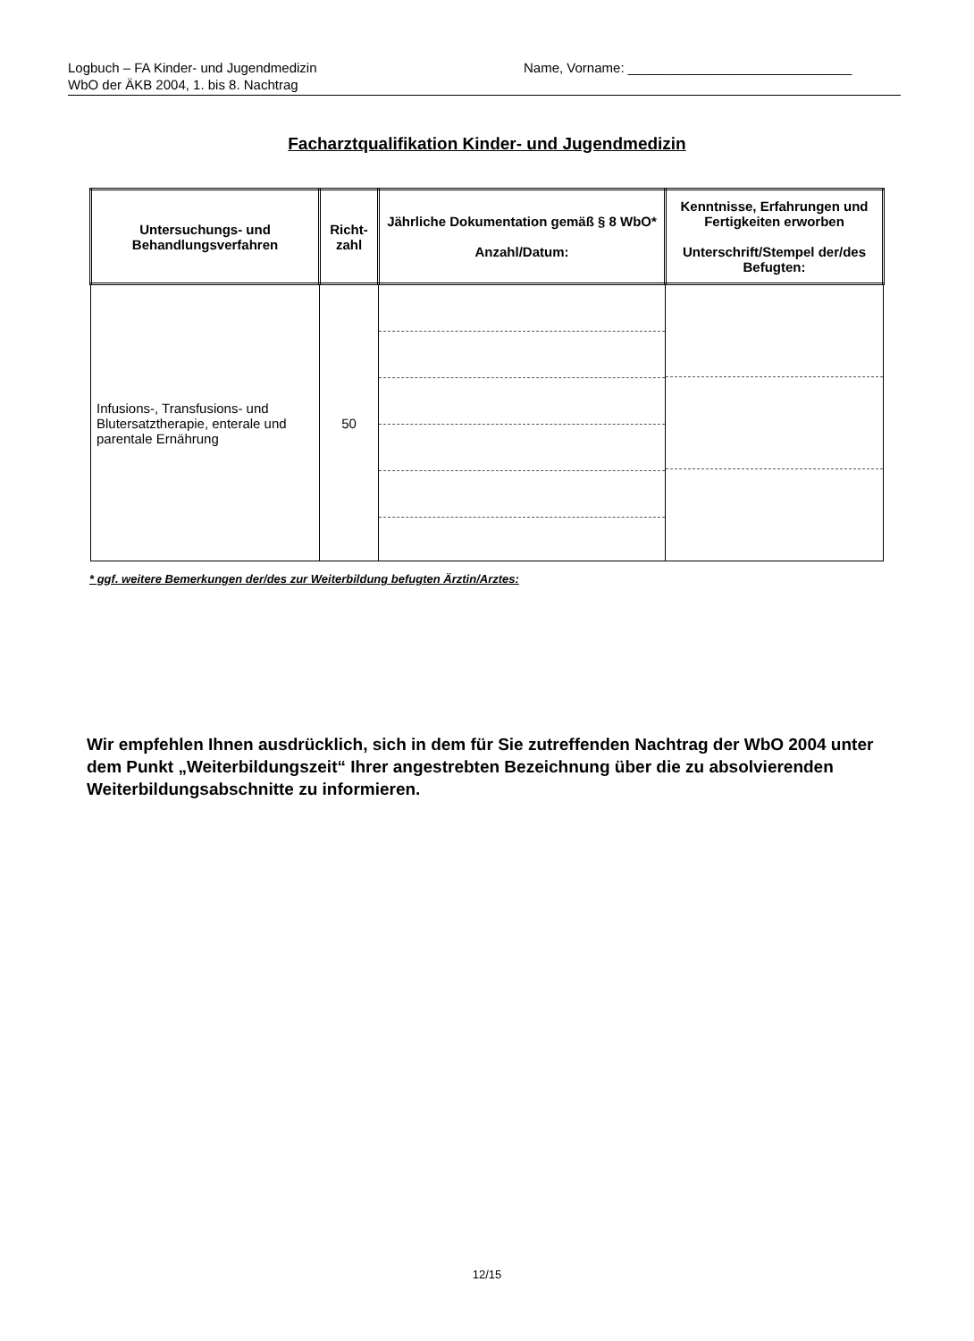Logbuch – FA Kinder- und Jugendmedizin Name, Vorname: ______________________________
WbO der ÄKB 2004, 1. bis 8. Nachtrag
Facharztqualifikation Kinder- und Jugendmedizin
| Untersuchungs- und Behandlungsverfahren | Richt- zahl | Jährliche Dokumentation gemäß § 8 WbO* Anzahl/Datum: | Kenntnisse, Erfahrungen und Fertigkeiten erworben Unterschrift/Stempel der/des Befugten: |
| --- | --- | --- | --- |
| Infusions-, Transfusions- und Blutersatztherapie, enterale und parentale Ernährung | 50 | | |
* ggf. weitere Bemerkungen der/des zur Weiterbildung befugten Ärztin/Arztes:
Wir empfehlen Ihnen ausdrücklich, sich in dem für Sie zutreffenden Nachtrag der WbO 2004 unter dem Punkt „Weiterbildungszeit“ Ihrer angestrebten Bezeichnung über die zu absolvierenden Weiterbildungsabschnitte zu informieren.
12/15